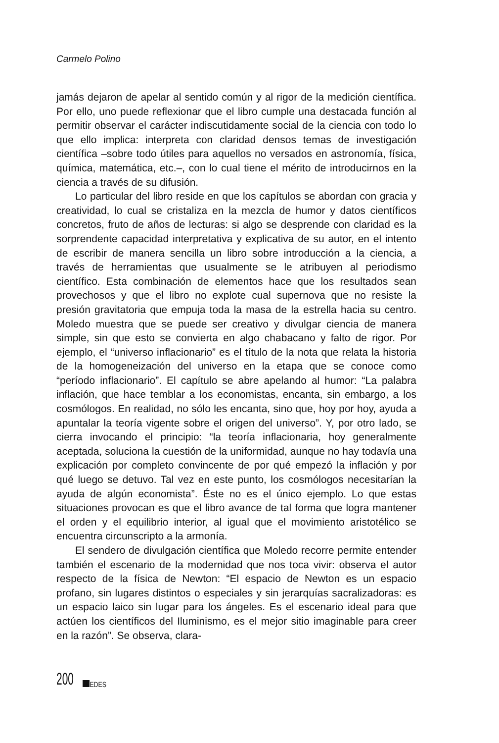Carmelo Polino
jamás dejaron de apelar al sentido común y al rigor de la medición científica. Por ello, uno puede reflexionar que el libro cumple una destacada función al permitir observar el carácter indiscutidamente social de la ciencia con todo lo que ello implica: interpreta con claridad densos temas de investigación científica –sobre todo útiles para aquellos no versados en astronomía, física, química, matemática, etc.–, con lo cual tiene el mérito de introducirnos en la ciencia a través de su difusión.
Lo particular del libro reside en que los capítulos se abordan con gracia y creatividad, lo cual se cristaliza en la mezcla de humor y datos científicos concretos, fruto de años de lecturas: si algo se desprende con claridad es la sorprendente capacidad interpretativa y explicativa de su autor, en el intento de escribir de manera sencilla un libro sobre introducción a la ciencia, a través de herramientas que usualmente se le atribuyen al periodismo científico. Esta combinación de elementos hace que los resultados sean provechosos y que el libro no explote cual supernova que no resiste la presión gravitatoria que empuja toda la masa de la estrella hacia su centro. Moledo muestra que se puede ser creativo y divulgar ciencia de manera simple, sin que esto se convierta en algo chabacano y falto de rigor. Por ejemplo, el “universo inflacionario” es el título de la nota que relata la historia de la homogeneización del universo en la etapa que se conoce como “período inflacionario”. El capítulo se abre apelando al humor: “La palabra inflación, que hace temblar a los economistas, encanta, sin embargo, a los cosmólogos. En realidad, no sólo les encanta, sino que, hoy por hoy, ayuda a apuntalar la teoría vigente sobre el origen del universo”. Y, por otro lado, se cierra invocando el principio: “la teoría inflacionaria, hoy generalmente aceptada, soluciona la cuestión de la uniformidad, aunque no hay todavía una explicación por completo convincente de por qué empezó la inflación y por qué luego se detuvo. Tal vez en este punto, los cosmólogos necesitarían la ayuda de algún economista”. Éste no es el único ejemplo. Lo que estas situaciones provocan es que el libro avance de tal forma que logra mantener el orden y el equilibrio interior, al igual que el movimiento aristotélico se encuentra circunscripto a la armonía.
El sendero de divulgación científica que Moledo recorre permite entender también el escenario de la modernidad que nos toca vivir: observa el autor respecto de la física de Newton: “El espacio de Newton es un espacio profano, sin lugares distintos o especiales y sin jerarquías sacralizadoras: es un espacio laico sin lugar para los ángeles. Es el escenario ideal para que actúen los científicos del Iluminismo, es el mejor sitio imaginable para creer en la razón”. Se observa, clara-
200
REDES